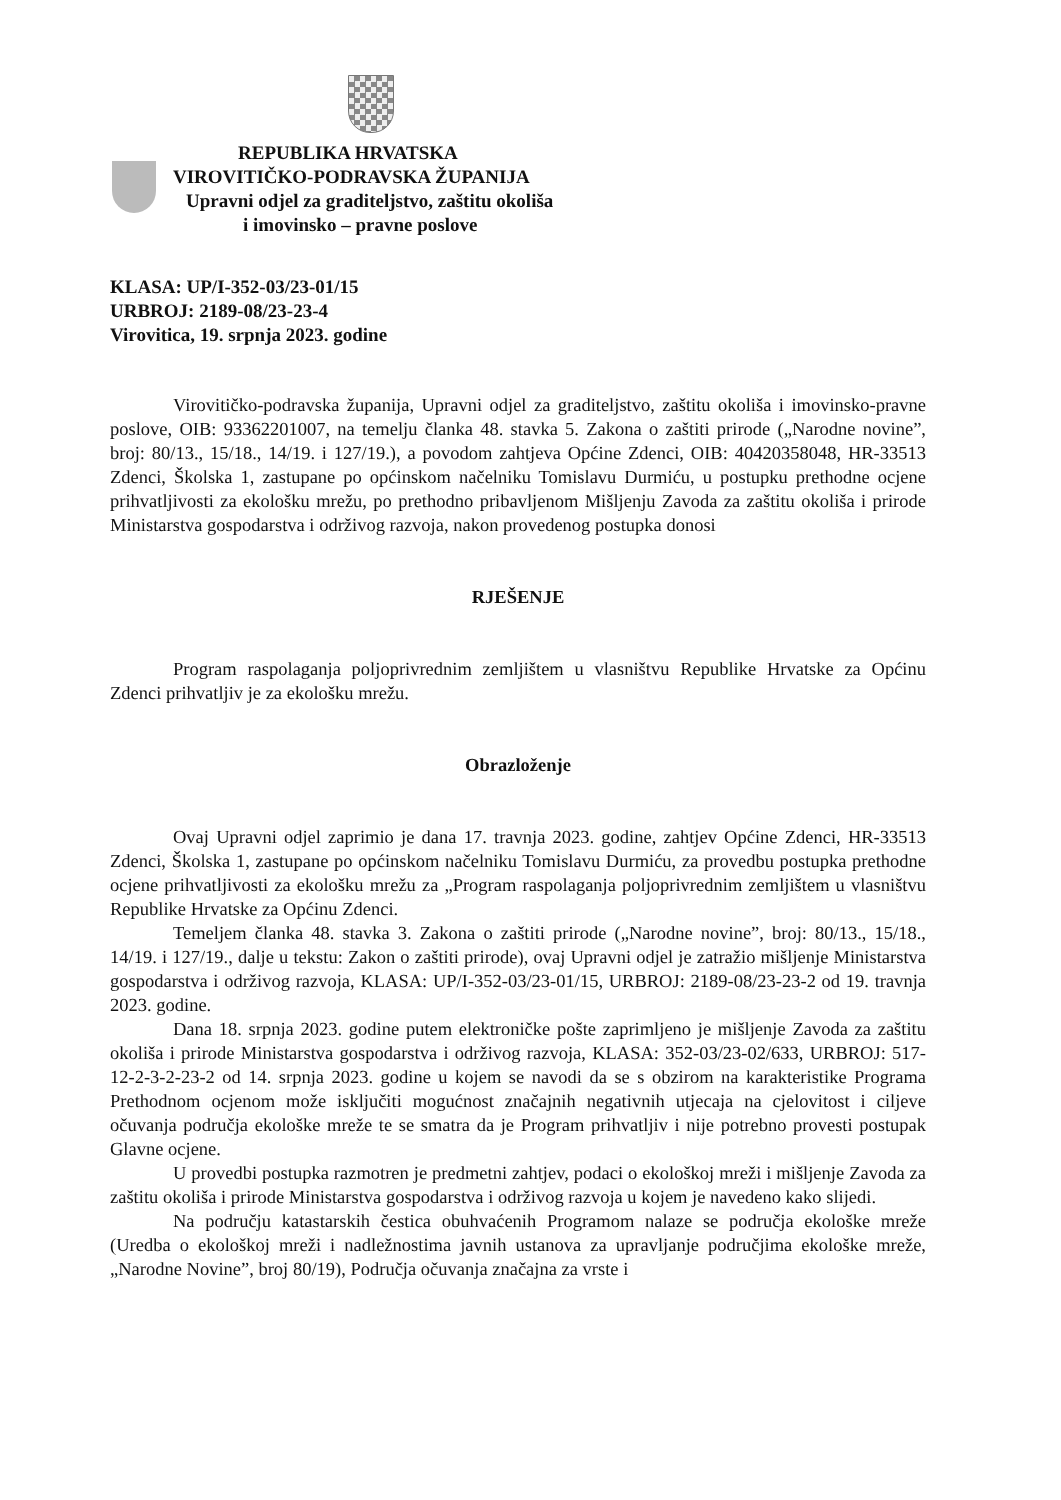REPUBLIKA HRVATSKA
VIROVITIČKO-PODRAVSKA ŽUPANIJA
Upravni odjel za graditeljstvo, zaštitu okoliša
i imovinsko – pravne poslove
KLASA: UP/I-352-03/23-01/15
URBROJ: 2189-08/23-23-4
Virovitica, 19. srpnja 2023. godine
Virovitičko-podravska županija, Upravni odjel za graditeljstvo, zaštitu okoliša i imovinsko-pravne poslove, OIB: 93362201007, na temelju članka 48. stavka 5. Zakona o zaštiti prirode („Narodne novine”, broj: 80/13., 15/18., 14/19. i 127/19.), a povodom zahtjeva Općine Zdenci, OIB: 40420358048, HR-33513 Zdenci, Školska 1, zastupane po općinskom načelniku Tomislavu Durmiću, u postupku prethodne ocjene prihvatljivosti za ekološku mrežu, po prethodno pribavljenom Mišljenju Zavoda za zaštitu okoliša i prirode Ministarstva gospodarstva i održivog razvoja, nakon provedenog postupka donosi
RJEŠENJE
Program raspolaganja poljoprivrednim zemljištem u vlasništvu Republike Hrvatske za Općinu Zdenci prihvatljiv je za ekološku mrežu.
Obrazloženje
Ovaj Upravni odjel zaprimio je dana 17. travnja 2023. godine, zahtjev Općine Zdenci, HR-33513 Zdenci, Školska 1, zastupane po općinskom načelniku Tomislavu Durmiću, za provedbu postupka prethodne ocjene prihvatljivosti za ekološku mrežu za „Program raspolaganja poljoprivrednim zemljištem u vlasništvu Republike Hrvatske za Općinu Zdenci.
Temeljem članka 48. stavka 3. Zakona o zaštiti prirode („Narodne novine”, broj: 80/13., 15/18., 14/19. i 127/19., dalje u tekstu: Zakon o zaštiti prirode), ovaj Upravni odjel je zatražio mišljenje Ministarstva gospodarstva i održivog razvoja, KLASA: UP/I-352-03/23-01/15, URBROJ: 2189-08/23-23-2 od 19. travnja 2023. godine.
Dana 18. srpnja 2023. godine putem elektroničke pošte zaprimljeno je mišljenje Zavoda za zaštitu okoliša i prirode Ministarstva gospodarstva i održivog razvoja, KLASA: 352-03/23-02/633, URBROJ: 517-12-2-3-2-23-2 od 14. srpnja 2023. godine u kojem se navodi da se s obzirom na karakteristike Programa Prethodnom ocjenom može isključiti mogućnost značajnih negativnih utjecaja na cjelovitost i ciljeve očuvanja područja ekološke mreže te se smatra da je Program prihvatljiv i nije potrebno provesti postupak Glavne ocjene.
U provedbi postupka razmotren je predmetni zahtjev, podaci o ekološkoj mreži i mišljenje Zavoda za zaštitu okoliša i prirode Ministarstva gospodarstva i održivog razvoja u kojem je navedeno kako slijedi.
Na području katastarskih čestica obuhvaćenih Programom nalaze se područja ekološke mreže (Uredba o ekološkoj mreži i nadležnostima javnih ustanova za upravljanje područjima ekološke mreže, „Narodne Novine”, broj 80/19), Područja očuvanja značajna za vrste i